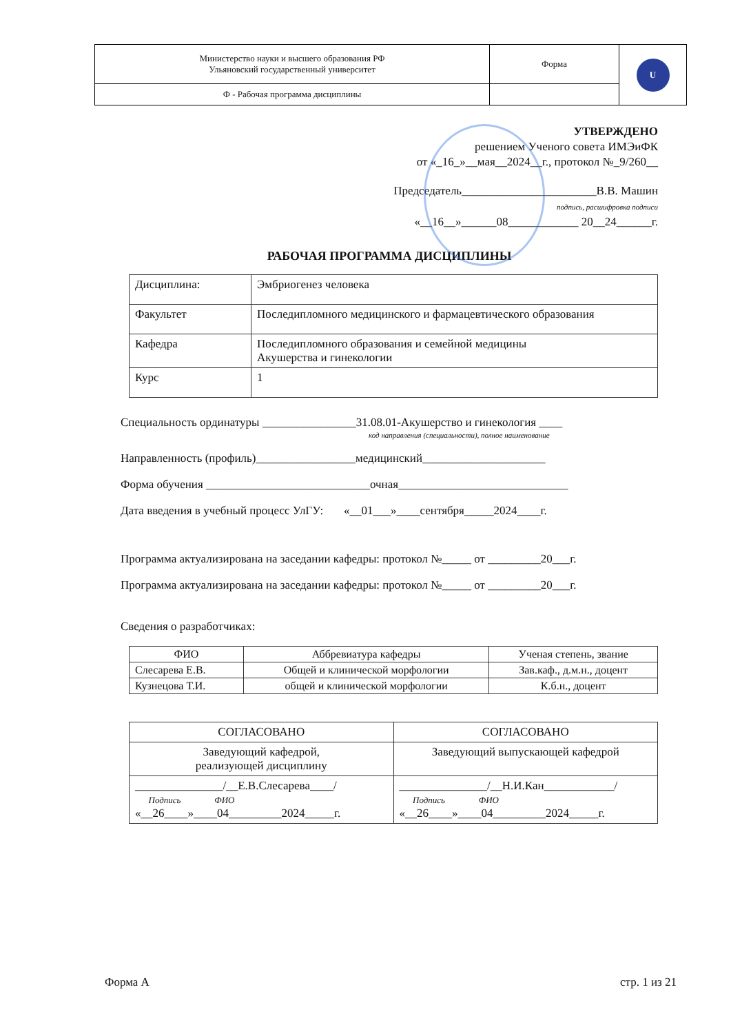| Министерство науки и высшего образования РФ Ульяновский государственный университет | Форма | U |
| Ф - Рабочая программа дисциплины | | |
УТВЕРЖДЕНО
решением Ученого совета ИМЭиФК
от «_16_»__мая__2024__г., протокол №_9/260__
Председатель_______________________В.В. Машин
подпись, расшифровка подписи
«__16__»______08____________ 20__24______г.
РАБОЧАЯ ПРОГРАММА ДИСЦИПЛИНЫ
| Дисциплина: | Эмбриогенез человека |
| Факультет | Последипломного медицинского и фармацевтического образования |
| Кафедра | Последипломного образования и семейной медицины Акушерства и гинекологии |
| Курс | 1 |
Специальность ординатуры ________________31.08.01-Акушерство и гинекология ____
код направления (специальности), полное наименование
Направленность (профиль)_________________медицинский_____________________
Форма обучения ____________________________очная_____________________________
Дата введения в учебный процесс УлГУ: «__01___»____сентября_____2024____г.
Программа актуализирована на заседании кафедры: протокол №_____ от _________20___г.
Программа актуализирована на заседании кафедры: протокол №_____ от _________20___г.
Сведения о разработчиках:
| ФИО | Аббревиатура кафедры | Ученая степень, звание |
| --- | --- | --- |
| Слесарева Е.В. | Общей и клинической морфологии | Зав.каф., д.м.н., доцент |
| Кузнецова Т.И. | общей и клинической морфологии | К.б.н., доцент |
| СОГЛАСОВАНО | СОГЛАСОВАНО |
| Заведующий кафедрой, реализующей дисциплину | Заведующий выпускающей кафедрой |
| _______________/__Е.В.Слесарева____/ Подпись ФИО «__26____»____04_________2024_____г. | _______________/__Н.И.Кан____________/ Подпись ФИО «__26____»____04_________2024_____г. |
Форма А стр. 1 из 21